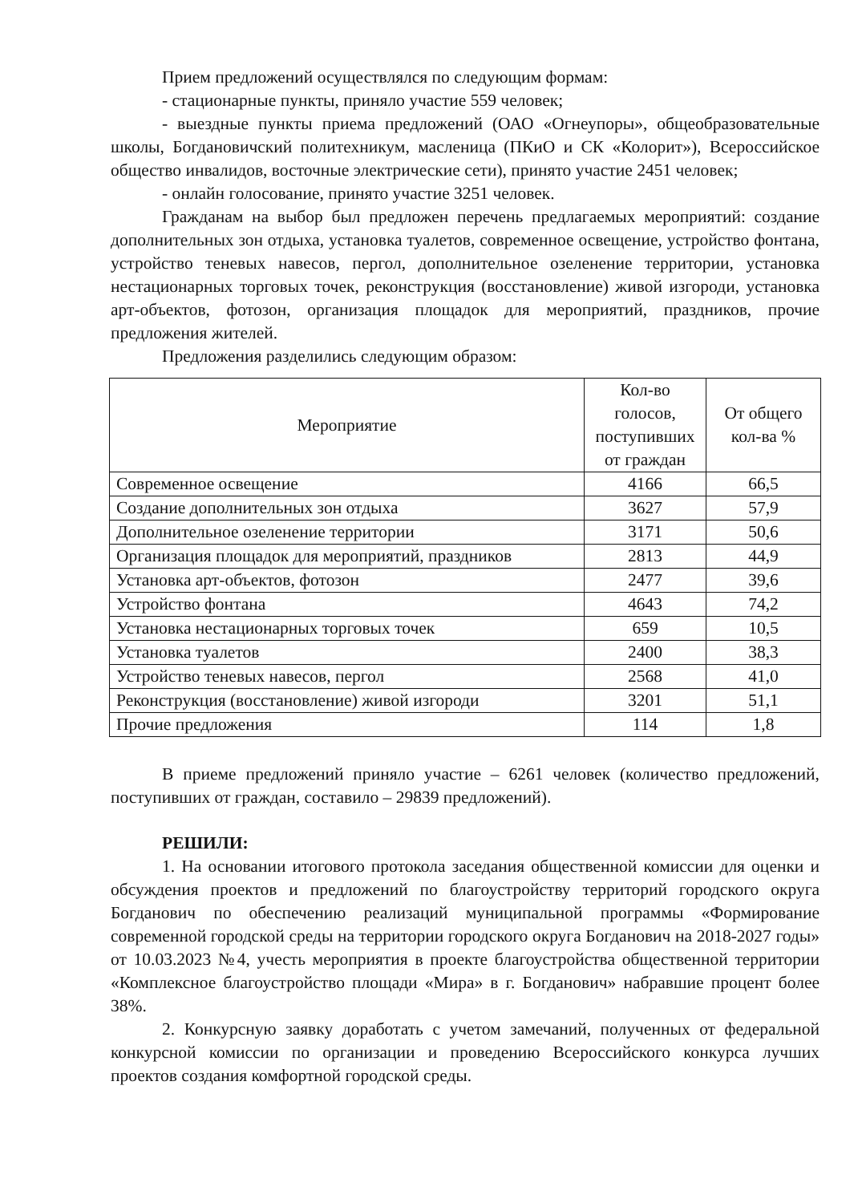Прием предложений осуществлялся по следующим формам:
- стационарные пункты, приняло участие 559 человек;
- выездные пункты приема предложений (ОАО «Огнеупоры», общеобразовательные школы, Богдановичский политехникум, масленица (ПКиО и СК «Колорит»), Всероссийское общество инвалидов, восточные электрические сети), принято участие 2451 человек;
- онлайн голосование, принято участие 3251 человек.
Гражданам на выбор был предложен перечень предлагаемых мероприятий: создание дополнительных зон отдыха, установка туалетов, современное освещение, устройство фонтана, устройство теневых навесов, пергол, дополнительное озеленение территории, установка нестационарных торговых точек, реконструкция (восстановление) живой изгороди, установка арт-объектов, фотозон, организация площадок для мероприятий, праздников, прочие предложения жителей.
Предложения разделились следующим образом:
| Мероприятие | Кол-во голосов, поступивших от граждан | От общего кол-ва % |
| --- | --- | --- |
| Современное освещение | 4166 | 66,5 |
| Создание дополнительных зон отдыха | 3627 | 57,9 |
| Дополнительное озеленение территории | 3171 | 50,6 |
| Организация площадок для мероприятий, праздников | 2813 | 44,9 |
| Установка арт-объектов, фотозон | 2477 | 39,6 |
| Устройство фонтана | 4643 | 74,2 |
| Установка нестационарных торговых точек | 659 | 10,5 |
| Установка туалетов | 2400 | 38,3 |
| Устройство теневых навесов, пергол | 2568 | 41,0 |
| Реконструкция (восстановление) живой изгороди | 3201 | 51,1 |
| Прочие предложения | 114 | 1,8 |
В приеме предложений приняло участие – 6261 человек (количество предложений, поступивших от граждан, составило – 29839 предложений).
РЕШИЛИ:
1. На основании итогового протокола заседания общественной комиссии для оценки и обсуждения проектов и предложений по благоустройству территорий городского округа Богданович по обеспечению реализаций муниципальной программы «Формирование современной городской среды на территории городского округа Богданович на 2018-2027 годы» от 10.03.2023 №4, учесть мероприятия в проекте благоустройства общественной территории «Комплексное благоустройство площади «Мира» в г. Богданович» набравшие процент более 38%.
2. Конкурсную заявку доработать с учетом замечаний, полученных от федеральной конкурсной комиссии по организации и проведению Всероссийского конкурса лучших проектов создания комфортной городской среды.